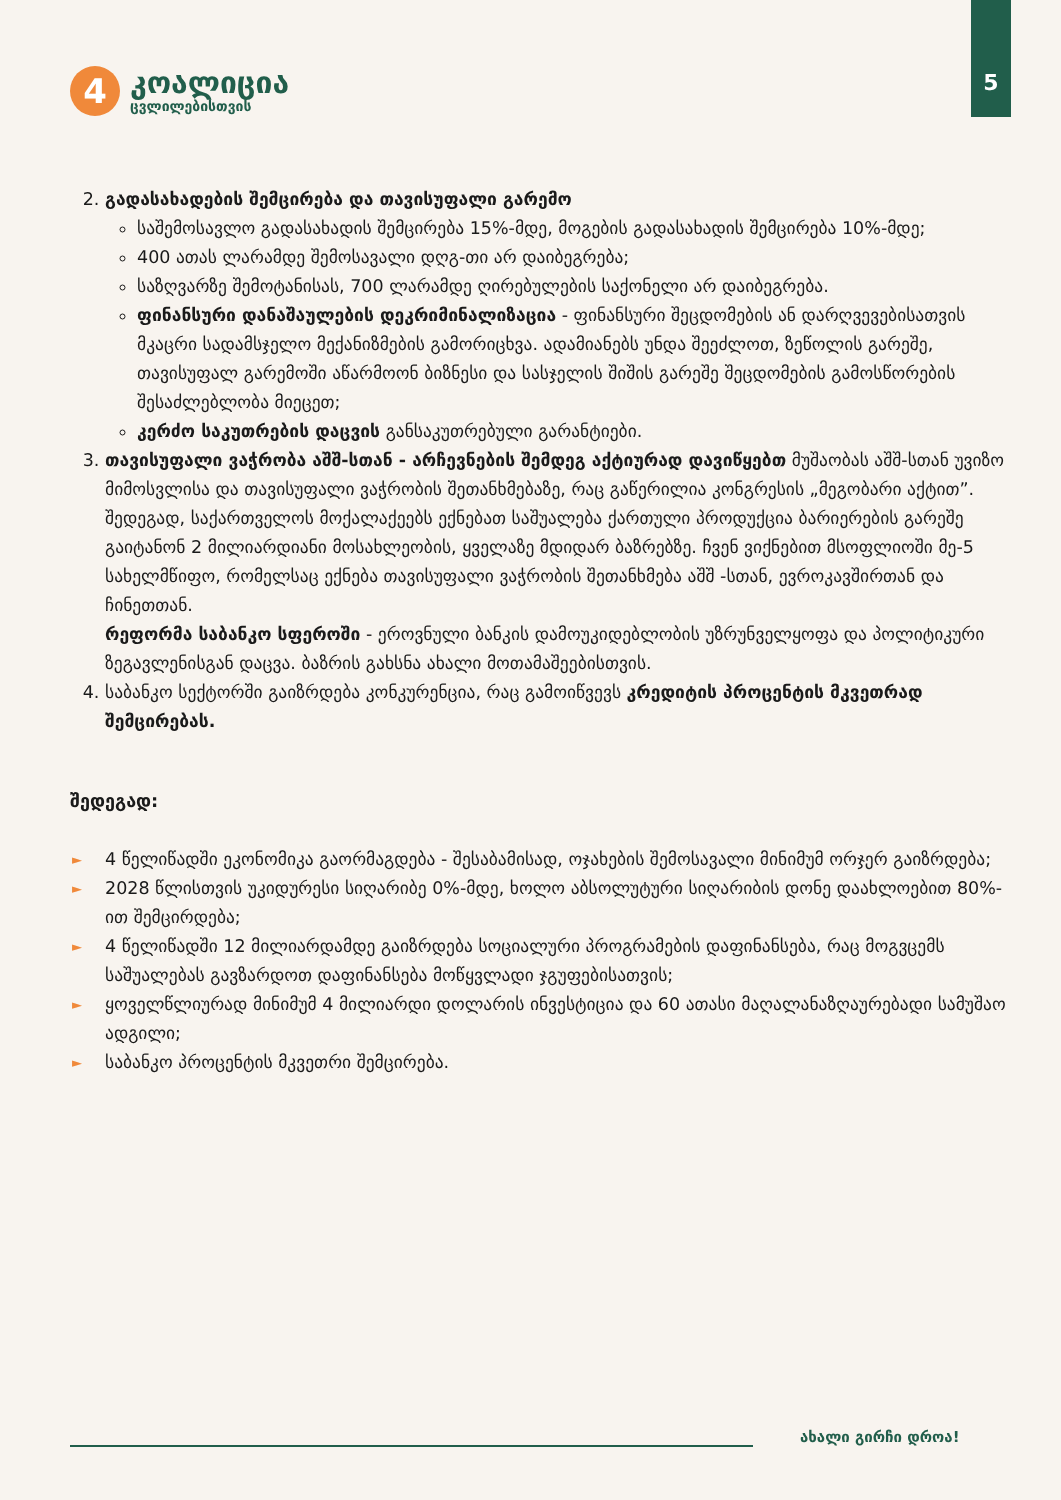4
კოალიცია
ცვლილებისთვის
5
2. გადასახადების შემცირება და თავისუფალი გარემო
საშემოსავლო გადასახადის შემცირება 15%-მდე, მოგების გადასახადის შემცირება 10%-მდე;
400 ათას ლარამდე შემოსავალი დღგ-თი არ დაიბეგრება;
საზღვარზე შემოტანისას, 700 ლარამდე ღირებულების საქონელი არ დაიბეგრება.
ფინანსური დანაშაულების დეკრიმინალიზაცია - ფინანსური შეცდომების ან დარღვევებისათვის მკაცრი სადამსჯელო მექანიზმების გამორიცხვა. ადამიანებს უნდა შეეძლოთ, ზეწოლის გარეშე, თავისუფალ გარემოში აწარმოონ ბიზნესი და სასჯელის შიშის გარეშე შეცდომების გამოსწორების შესაძლებლობა მიეცეთ;
კერძო საკუთრების დაცვის განსაკუთრებული გარანტიები.
3. თავისუფალი ვაჭრობა აშშ-სთან - არჩევნების შემდეგ აქტიურად დავიწყებთ მუშაობას აშშ-სთან უვიზო მიმოსვლისა და თავისუფალი ვაჭრობის შეთანხმებაზე, რაც გაწერილია კონგრესის „მეგობარი აქტით”. შედეგად, საქართველოს მოქალაქეებს ექნებათ საშუალება ქართული პროდუქცია ბარიერების გარეშე გაიტანონ 2 მილიარდიანი მოსახლეობის, ყველაზე მდიდარ ბაზრებზე. ჩვენ ვიქნებით მსოფლიოში მე-5 სახელმწიფო, რომელსაც ექნება თავისუფალი ვაჭრობის შეთანხმება აშშ -სთან, ევროკავშირთან და ჩინეთთან.
რეფორმა საბანკო სფეროში - ეროვნული ბანკის დამოუკიდებლობის უზრუნველყოფა და პოლიტიკური ზეგავლენისგან დაცვა. ბაზრის გახსნა ახალი მოთამაშეებისთვის.
4. საბანკო სექტორში გაიზრდება კონკურენცია, რაც გამოიწვევს კრედიტის პროცენტის მკვეთრად შემცირებას.
შედეგად:
► 4 წელიწადში ეკონომიკა გაორმაგდება - შესაბამისად, ოჯახების შემოსავალი მინიმუმ ორჯერ გაიზრდება;
► 2028 წლისთვის უკიდურესი სიღარიბე 0%-მდე, ხოლო აბსოლუტური სიღარიბის დონე დაახლოებით 80%-ით შემცირდება;
► 4 წელიწადში 12 მილიარდამდე გაიზრდება სოციალური პროგრამების დაფინანსება, რაც მოგვცემს საშუალებას გავზარდოთ დაფინანსება მოწყვლადი ჯგუფებისათვის;
► ყოველწლიურად მინიმუმ 4 მილიარდი დოლარის ინვესტიცია და 60 ათასი მაღალანაზღაურებადი სამუშაო ადგილი;
► საბანკო პროცენტის მკვეთრი შემცირება.
ახალი გირჩი დროა!